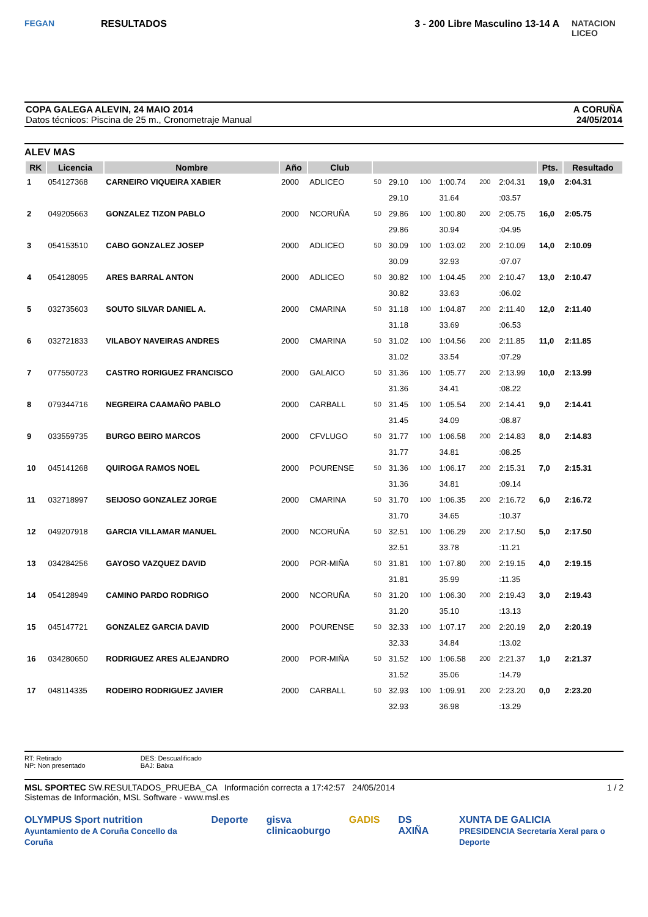FEGAN
RESULTADOS 3 - 200 Libre Masculino 13-14 A
NATACION LICEO
COPA GALEGA ALEVIN, 24 MAIO 2014
Datos técnicos: Piscina de 25 m., Cronometraje Manual
A CORUÑA
24/05/2014
ALEV MAS
| RK | Licencia | Nombre | Año | Club | | | | | | | Pts. | Resultado |
| --- | --- | --- | --- | --- | --- | --- | --- | --- | --- | --- | --- | --- |
| 1 | 054127368 | CARNEIRO VIQUEIRA XABIER | 2000 | ADLICEO | 50 | 29.10 | 100 | 1:00.74 | 200 | 2:04.31 | 19,0 | 2:04.31 |
| | | | | | | 29.10 | | 31.64 | | :03.57 | | |
| 2 | 049205663 | GONZALEZ TIZON PABLO | 2000 | NCORUÑA | 50 | 29.86 | 100 | 1:00.80 | 200 | 2:05.75 | 16,0 | 2:05.75 |
| | | | | | | 29.86 | | 30.94 | | :04.95 | | |
| 3 | 054153510 | CABO GONZALEZ JOSEP | 2000 | ADLICEO | 50 | 30.09 | 100 | 1:03.02 | 200 | 2:10.09 | 14,0 | 2:10.09 |
| | | | | | | 30.09 | | 32.93 | | :07.07 | | |
| 4 | 054128095 | ARES BARRAL ANTON | 2000 | ADLICEO | 50 | 30.82 | 100 | 1:04.45 | 200 | 2:10.47 | 13,0 | 2:10.47 |
| | | | | | | 30.82 | | 33.63 | | :06.02 | | |
| 5 | 032735603 | SOUTO SILVAR DANIEL A. | 2000 | CMARINA | 50 | 31.18 | 100 | 1:04.87 | 200 | 2:11.40 | 12,0 | 2:11.40 |
| | | | | | | 31.18 | | 33.69 | | :06.53 | | |
| 6 | 032721833 | VILABOY NAVEIRAS ANDRES | 2000 | CMARINA | 50 | 31.02 | 100 | 1:04.56 | 200 | 2:11.85 | 11,0 | 2:11.85 |
| | | | | | | 31.02 | | 33.54 | | :07.29 | | |
| 7 | 077550723 | CASTRO RORIGUEZ FRANCISCO | 2000 | GALAICO | 50 | 31.36 | 100 | 1:05.77 | 200 | 2:13.99 | 10,0 | 2:13.99 |
| | | | | | | 31.36 | | 34.41 | | :08.22 | | |
| 8 | 079344716 | NEGREIRA CAAMAÑO PABLO | 2000 | CARBALL | 50 | 31.45 | 100 | 1:05.54 | 200 | 2:14.41 | 9,0 | 2:14.41 |
| | | | | | | 31.45 | | 34.09 | | :08.87 | | |
| 9 | 033559735 | BURGO BEIRO MARCOS | 2000 | CFVLUGO | 50 | 31.77 | 100 | 1:06.58 | 200 | 2:14.83 | 8,0 | 2:14.83 |
| | | | | | | 31.77 | | 34.81 | | :08.25 | | |
| 10 | 045141268 | QUIROGA RAMOS NOEL | 2000 | POURENSE | 50 | 31.36 | 100 | 1:06.17 | 200 | 2:15.31 | 7,0 | 2:15.31 |
| | | | | | | 31.36 | | 34.81 | | :09.14 | | |
| 11 | 032718997 | SEIJOSO GONZALEZ JORGE | 2000 | CMARINA | 50 | 31.70 | 100 | 1:06.35 | 200 | 2:16.72 | 6,0 | 2:16.72 |
| | | | | | | 31.70 | | 34.65 | | :10.37 | | |
| 12 | 049207918 | GARCIA VILLAMAR MANUEL | 2000 | NCORUÑA | 50 | 32.51 | 100 | 1:06.29 | 200 | 2:17.50 | 5,0 | 2:17.50 |
| | | | | | | 32.51 | | 33.78 | | :11.21 | | |
| 13 | 034284256 | GAYOSO VAZQUEZ DAVID | 2000 | POR-MIÑA | 50 | 31.81 | 100 | 1:07.80 | 200 | 2:19.15 | 4,0 | 2:19.15 |
| | | | | | | 31.81 | | 35.99 | | :11.35 | | |
| 14 | 054128949 | CAMINO PARDO RODRIGO | 2000 | NCORUÑA | 50 | 31.20 | 100 | 1:06.30 | 200 | 2:19.43 | 3,0 | 2:19.43 |
| | | | | | | 31.20 | | 35.10 | | :13.13 | | |
| 15 | 045147721 | GONZALEZ GARCIA DAVID | 2000 | POURENSE | 50 | 32.33 | 100 | 1:07.17 | 200 | 2:20.19 | 2,0 | 2:20.19 |
| | | | | | | 32.33 | | 34.84 | | :13.02 | | |
| 16 | 034280650 | RODRIGUEZ ARES ALEJANDRO | 2000 | POR-MIÑA | 50 | 31.52 | 100 | 1:06.58 | 200 | 2:21.37 | 1,0 | 2:21.37 |
| | | | | | | 31.52 | | 35.06 | | :14.79 | | |
| 17 | 048114335 | RODEIRO RODRIGUEZ JAVIER | 2000 | CARBALL | 50 | 32.93 | 100 | 1:09.91 | 200 | 2:23.20 | 0,0 | 2:23.20 |
| | | | | | | 32.93 | | 36.98 | | :13.29 | | |
RT: Retirado
NP: Non presentado
DES: Descualificado
BAJ: Baixa
MSL SPORTEC SW.RESULTADOS_PRUEBA_CA Información correcta a 17:42:57 24/05/2014
Sistemas de Información, MSL Software - www.msl.es
1 / 2
OLYMPUS Sport nutrition
Ayuntamiento de A Coruña Concello da Coruña Deporte gisva
clinicaoburgo GADIS DS AXIÑA XUNTA DE GALICIA
PRESIDENCIA Secretaría Xeral para o Deporte